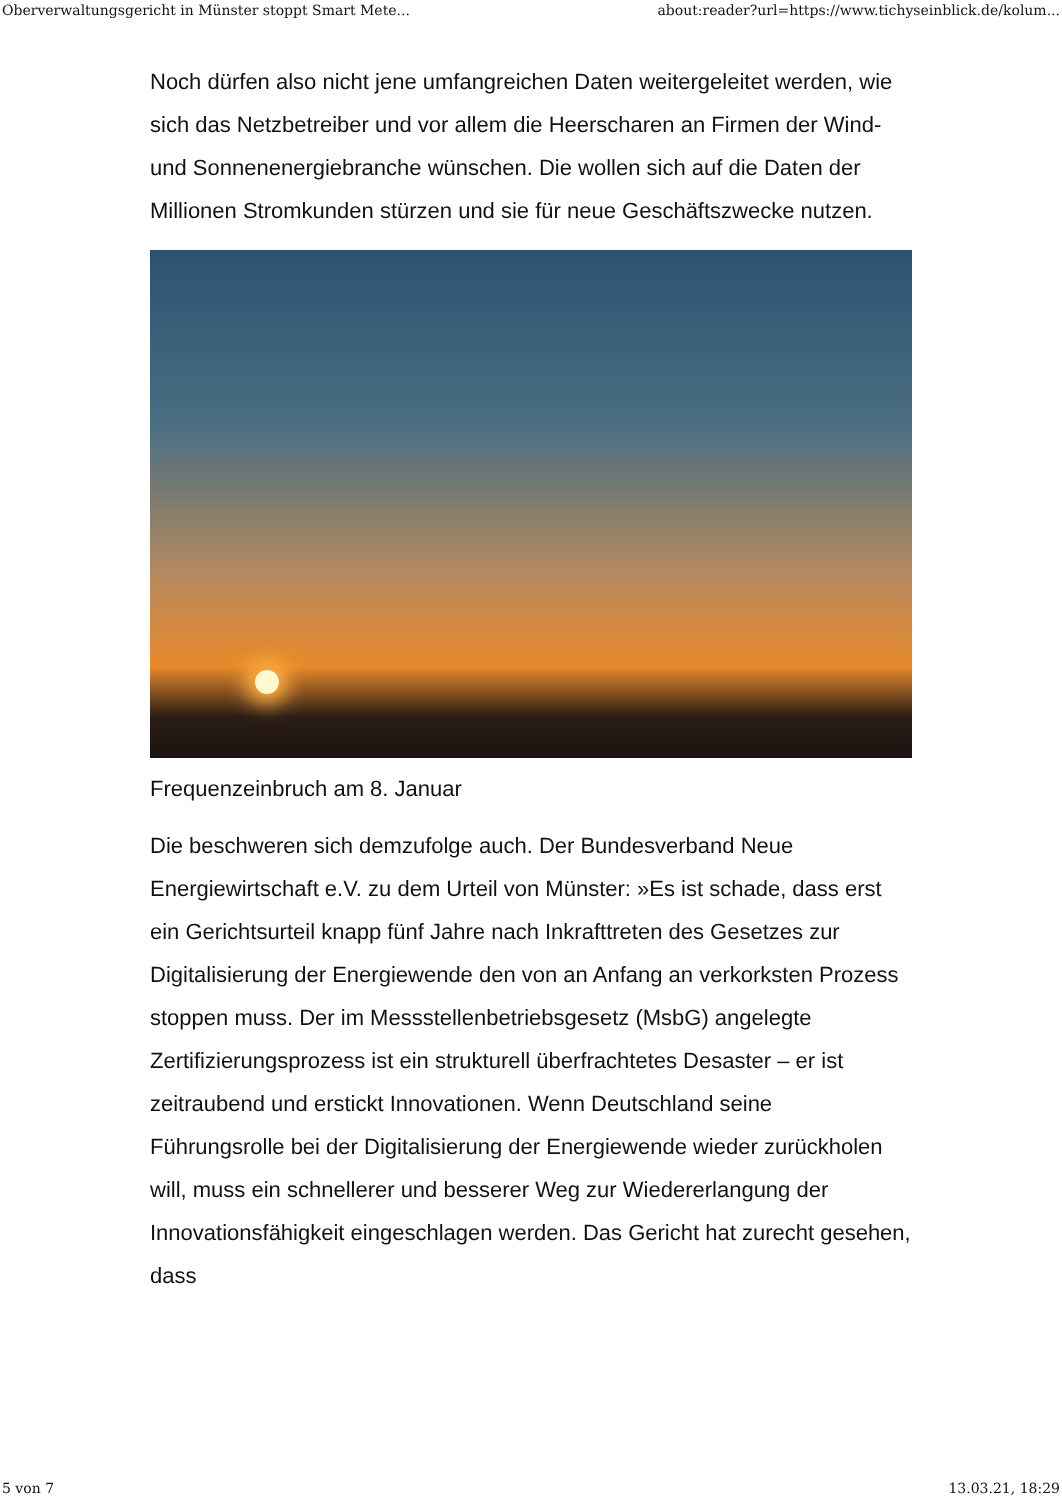Oberverwaltungsgericht in Münster stoppt Smart Mete... about:reader?url=https://www.tichyseinblick.de/kolum...
Noch dürfen also nicht jene umfangreichen Daten weitergeleitet werden, wie sich das Netzbetreiber und vor allem die Heerscharen an Firmen der Wind- und Sonnenenergiebranche wünschen. Die wollen sich auf die Daten der Millionen Stromkunden stürzen und sie für neue Geschäftszwecke nutzen.
Frequenzeinbruch am 8. Januar
Die beschweren sich demzufolge auch. Der Bundesverband Neue Energiewirtschaft e.V. zu dem Urteil von Münster: »Es ist schade, dass erst ein Gerichtsurteil knapp fünf Jahre nach Inkrafttreten des Gesetzes zur Digitalisierung der Energiewende den von an Anfang an verkorksten Prozess stoppen muss. Der im Messstellenbetriebsgesetz (MsbG) angelegte Zertifizierungsprozess ist ein strukturell überfrachtetes Desaster – er ist zeitraubend und erstickt Innovationen. Wenn Deutschland seine Führungsrolle bei der Digitalisierung der Energiewende wieder zurückholen will, muss ein schnellerer und besserer Weg zur Wiedererlangung der Innovationsfähigkeit eingeschlagen werden. Das Gericht hat zurecht gesehen, dass
5 von 7 13.03.21, 18:29